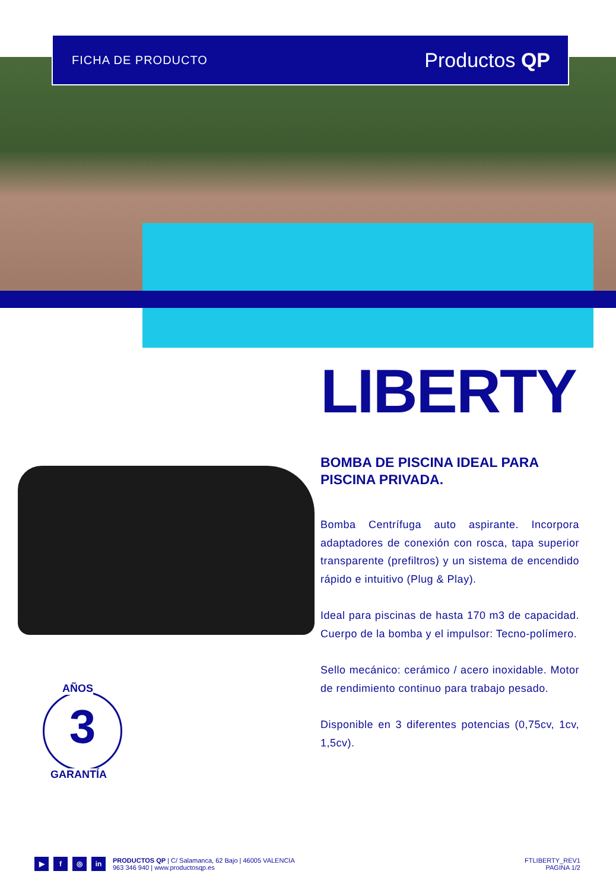FICHA DE PRODUCTO Productos QP
AÑOS
3
GARANTÍA
LIBERTY
BOMBA DE PISCINA IDEAL PARA PISCINA PRIVADA.
Bomba Centrífuga auto aspirante. Incorpora adaptadores de conexión con rosca, tapa superior transparente (prefiltros) y un sistema de encendido rápido e intuitivo (Plug & Play).
Ideal para piscinas de hasta 170 m3 de capacidad. Cuerpo de la bomba y el impulsor: Tecno-polímero.
Sello mecánico: cerámico / acero inoxidable. Motor de rendimiento continuo para trabajo pesado.
Disponible en 3 diferentes potencias (0,75cv, 1cv, 1,5cv).
▶ f ◎ in
PRODUCTOS QP | C/ Salamanca, 62 Bajo | 46005 VALENCIA
963 346 940 | www.productosqp.es
FTLIBERTY_REV1
PAGINA 1/2